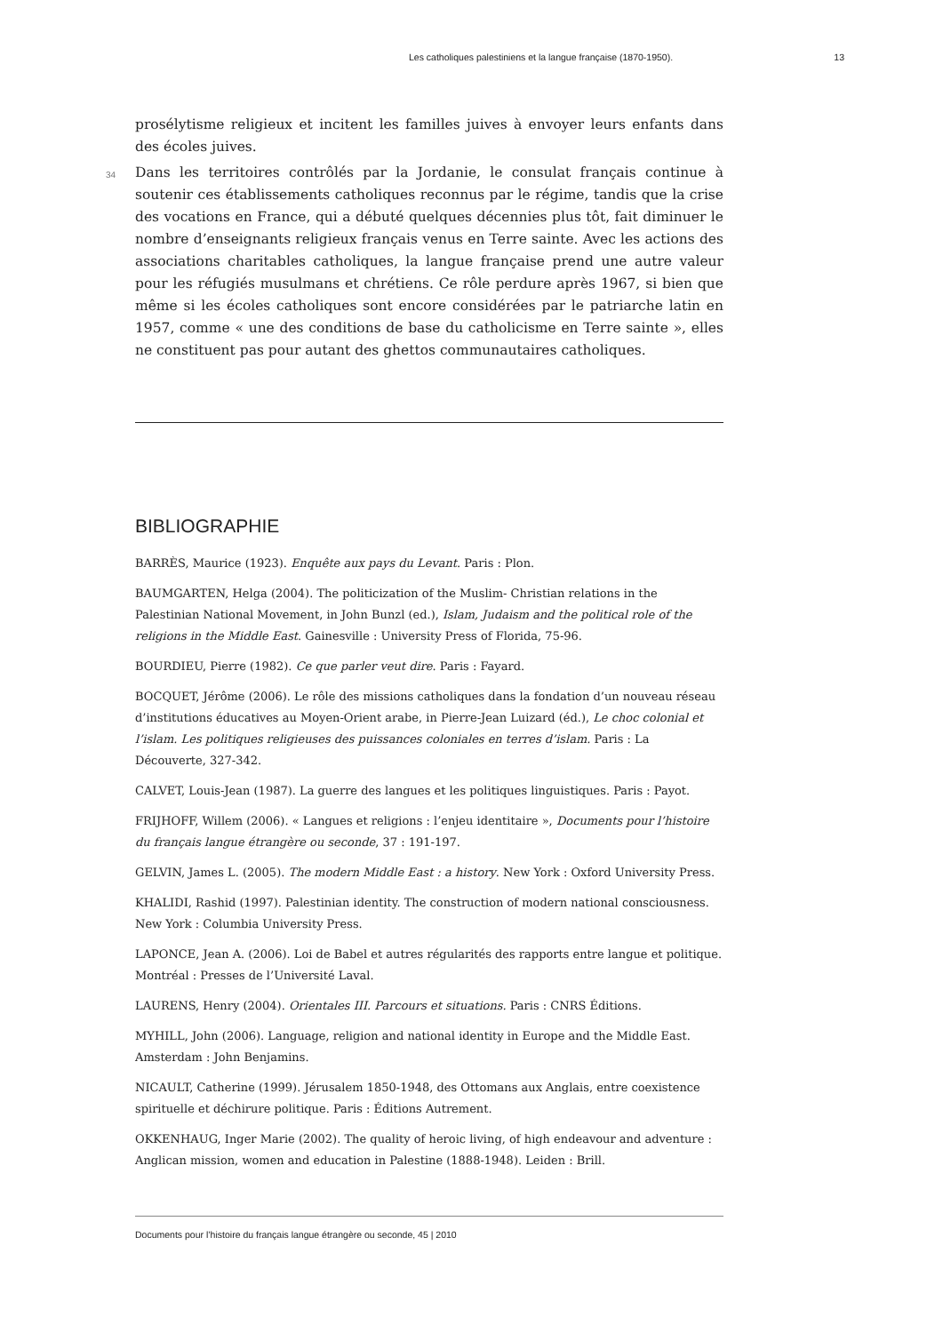Les catholiques palestiniens et la langue française (1870-1950). 13
prosélytisme religieux et incitent les familles juives à envoyer leurs enfants dans des écoles juives.
34 Dans les territoires contrôlés par la Jordanie, le consulat français continue à soutenir ces établissements catholiques reconnus par le régime, tandis que la crise des vocations en France, qui a débuté quelques décennies plus tôt, fait diminuer le nombre d’enseignants religieux français venus en Terre sainte. Avec les actions des associations charitables catholiques, la langue française prend une autre valeur pour les réfugiés musulmans et chrétiens. Ce rôle perdure après 1967, si bien que même si les écoles catholiques sont encore considérées par le patriarche latin en 1957, comme « une des conditions de base du catholicisme en Terre sainte », elles ne constituent pas pour autant des ghettos communautaires catholiques.
BIBLIOGRAPHIE
BARRÈS, Maurice (1923). Enquête aux pays du Levant. Paris : Plon.
BAUMGARTEN, Helga (2004). The politicization of the Muslim- Christian relations in the Palestinian National Movement, in John Bunzl (ed.), Islam, Judaism and the political role of the religions in the Middle East. Gainesville : University Press of Florida, 75-96.
BOURDIEU, Pierre (1982). Ce que parler veut dire. Paris : Fayard.
BOCQUET, Jérôme (2006). Le rôle des missions catholiques dans la fondation d’un nouveau réseau d’institutions éducatives au Moyen-Orient arabe, in Pierre-Jean Luizard (éd.), Le choc colonial et l’islam. Les politiques religieuses des puissances coloniales en terres d’islam. Paris : La Découverte, 327-342.
CALVET, Louis-Jean (1987). La guerre des langues et les politiques linguistiques. Paris : Payot.
FRIJHOFF, Willem (2006). « Langues et religions : l’enjeu identitaire », Documents pour l’histoire du français langue étrangère ou seconde, 37 : 191-197.
GELVIN, James L. (2005). The modern Middle East : a history. New York : Oxford University Press.
KHALIDI, Rashid (1997). Palestinian identity. The construction of modern national consciousness. New York : Columbia University Press.
LAPONCE, Jean A. (2006). Loi de Babel et autres régularités des rapports entre langue et politique. Montréal : Presses de l’Université Laval.
LAURENS, Henry (2004). Orientales III. Parcours et situations. Paris : CNRS Éditions.
MYHILL, John (2006). Language, religion and national identity in Europe and the Middle East. Amsterdam : John Benjamins.
NICAULT, Catherine (1999). Jérusalem 1850-1948, des Ottomans aux Anglais, entre coexistence spirituelle et déchirure politique. Paris : Éditions Autrement.
OKKENHAUG, Inger Marie (2002). The quality of heroic living, of high endeavour and adventure : Anglican mission, women and education in Palestine (1888-1948). Leiden : Brill.
Documents pour l’histoire du français langue étrangère ou seconde, 45 | 2010